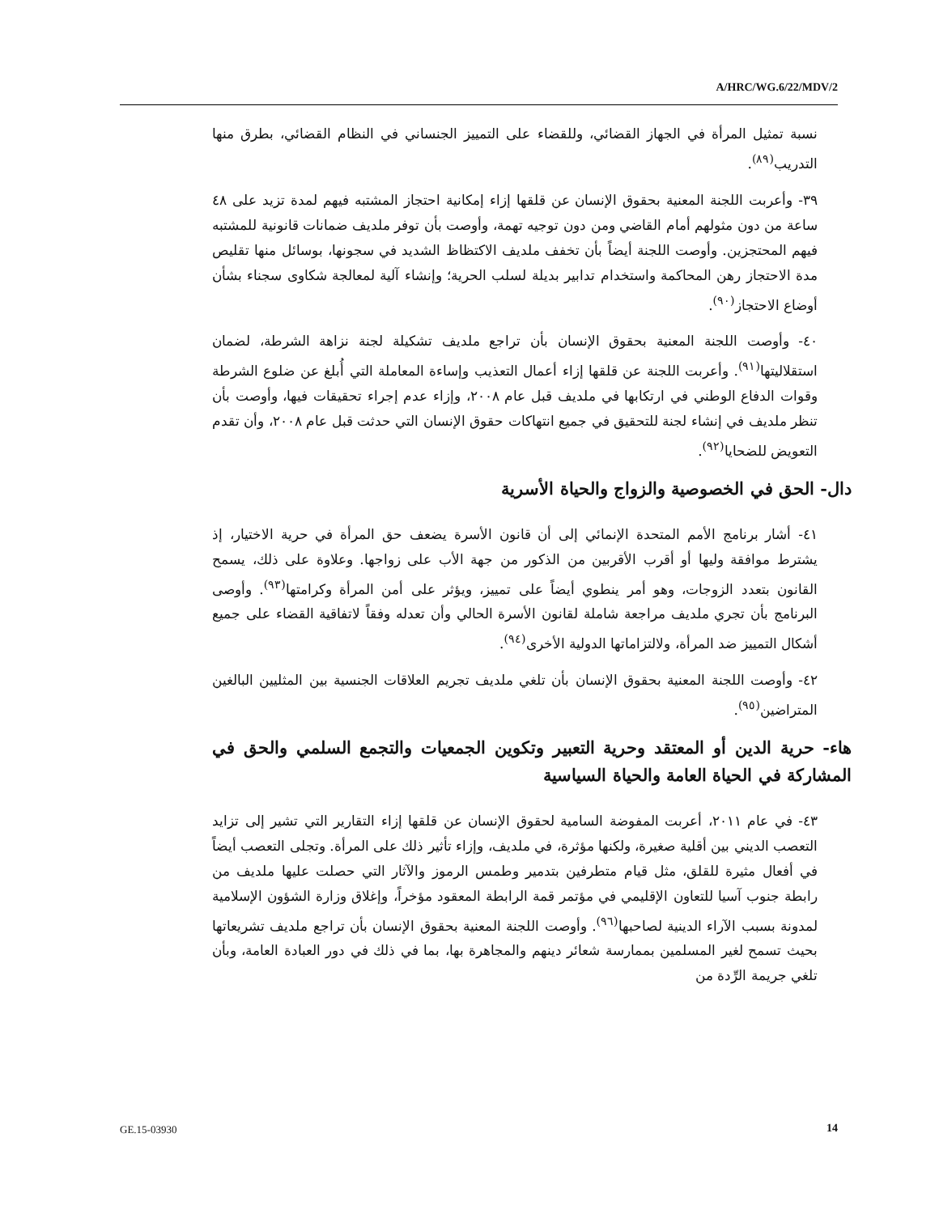A/HRC/WG.6/22/MDV/2
نسبة تمثيل المرأة في الجهاز القضائي، وللقضاء على التمييز الجنساني في النظام القضائي، بطرق منها التدريب<sup>(٨٩)</sup>.
٣٩- وأعربت اللجنة المعنية بحقوق الإنسان عن قلقها إزاء إمكانية احتجاز المشتبه فيهم لمدة تزيد على ٤٨ ساعة من دون مثولهم أمام القاضي ومن دون توجيه تهمة، وأوصت بأن توفر ملديف ضمانات قانونية للمشتبه فيهم المحتجزين. وأوصت اللجنة أيضاً بأن تخفف ملديف الاكتظاظ الشديد في سجونها، بوسائل منها تقليص مدة الاحتجاز رهن المحاكمة واستخدام تدابير بديلة لسلب الحرية؛ وإنشاء آلية لمعالجة شكاوى سجناء بشأن أوضاع الاحتجاز<sup>(٩٠)</sup>.
٤٠- وأوصت اللجنة المعنية بحقوق الإنسان بأن تراجع ملديف تشكيلة لجنة نزاهة الشرطة، لضمان استقلاليتها<sup>(٩١)</sup>. وأعربت اللجنة عن قلقها إزاء أعمال التعذيب وإساءة المعاملة التي أُبلغ عن ضلوع الشرطة وقوات الدفاع الوطني في ارتكابها في ملديف قبل عام ٢٠٠٨، وإزاء عدم إجراء تحقيقات فيها، وأوصت بأن تنظر ملديف في إنشاء لجنة للتحقيق في جميع انتهاكات حقوق الإنسان التي حدثت قبل عام ٢٠٠٨، وأن تقدم التعويض للضحايا<sup>(٩٢)</sup>.
دال- الحق في الخصوصية والزواج والحياة الأسرية
٤١- أشار برنامج الأمم المتحدة الإنمائي إلى أن قانون الأسرة يضعف حق المرأة في حرية الاختيار، إذ يشترط موافقة وليها أو أقرب الأقربين من الذكور من جهة الأب على زواجها. وعلاوة على ذلك، يسمح القانون بتعدد الزوجات، وهو أمر ينطوي أيضاً على تمييز، ويؤثر على أمن المرأة وكرامتها<sup>(٩٣)</sup>. وأوصى البرنامج بأن تجري ملديف مراجعة شاملة لقانون الأسرة الحالي وأن تعدله وفقاً لاتفاقية القضاء على جميع أشكال التمييز ضد المرأة، ولالتزاماتها الدولية الأخرى<sup>(٩٤)</sup>.
٤٢- وأوصت اللجنة المعنية بحقوق الإنسان بأن تلغي ملديف تجريم العلاقات الجنسية بين المثليين البالغين المتراضين<sup>(٩٥)</sup>.
هاء- حرية الدين أو المعتقد وحرية التعبير وتكوين الجمعيات والتجمع السلمي والحق في المشاركة في الحياة العامة والحياة السياسية
٤٣- في عام ٢٠١١، أعربت المفوضة السامية لحقوق الإنسان عن قلقها إزاء التقارير التي تشير إلى تزايد التعصب الديني بين أقلية صغيرة، ولكنها مؤثرة، في ملديف، وإزاء تأثير ذلك على المرأة. وتجلى التعصب أيضاً في أفعال مثيرة للقلق، مثل قيام متطرفين بتدمير وطمس الرموز والآثار التي حصلت عليها ملديف من رابطة جنوب آسيا للتعاون الإقليمي في مؤتمر قمة الرابطة المعقود مؤخراً، وإغلاق وزارة الشؤون الإسلامية لمدونة بسبب الآراء الدينية لصاحبها<sup>(٩٦)</sup>. وأوصت اللجنة المعنية بحقوق الإنسان بأن تراجع ملديف تشريعاتها بحيث تسمح لغير المسلمين بممارسة شعائر دينهم والمجاهرة بها، بما في ذلك في دور العبادة العامة، وبأن تلغي جريمة الرِّدة من
GE.15-03930 14